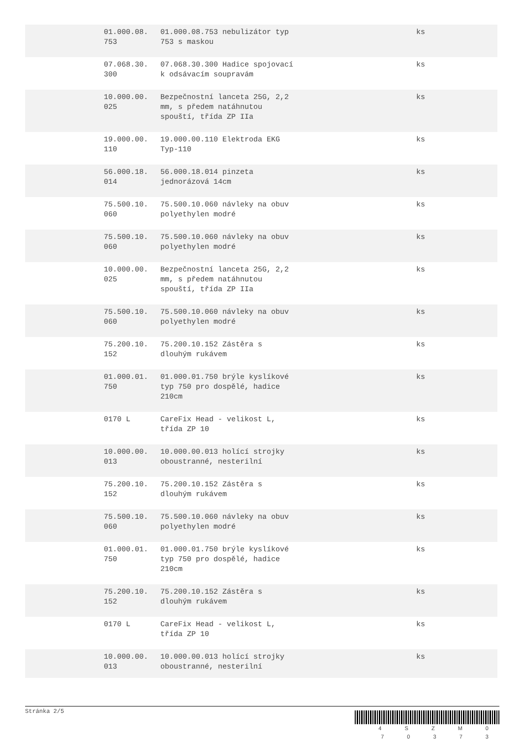| | 01.000.08. 753 | 01.000.08.753 nebulizátor typ 753 s maskou | ks |
| | 07.068.30. 300 | 07.068.30.300 Hadice spojovací k odsávacím soupravám | ks |
| | 10.000.00. 025 | Bezpečnostní lanceta 25G, 2,2 mm, s předem natáhnutou spouští, třída ZP IIa | ks |
| | 19.000.00. 110 | 19.000.00.110 Elektroda EKG Typ-110 | ks |
| | 56.000.18. 014 | 56.000.18.014 pinzeta jednorázová 14cm | ks |
| | 75.500.10. 060 | 75.500.10.060 návleky na obuv polyethylen modré | ks |
| | 75.500.10. 060 | 75.500.10.060 návleky na obuv polyethylen modré | ks |
| | 10.000.00. 025 | Bezpečnostní lanceta 25G, 2,2 mm, s předem natáhnutou spouští, třída ZP IIa | ks |
| | 75.500.10. 060 | 75.500.10.060 návleky na obuv polyethylen modré | ks |
| | 75.200.10. 152 | 75.200.10.152 Zástěra s dlouhým rukávem | ks |
| | 01.000.01. 750 | 01.000.01.750 brýle kyslíkové typ 750 pro dospělé, hadice 210cm | ks |
| | 0170 L | CareFix Head - velikost L, třída ZP 10 | ks |
| | 10.000.00. 013 | 10.000.00.013 holící strojky oboustranné, nesterilní | ks |
| | 75.200.10. 152 | 75.200.10.152 Zástěra s dlouhým rukávem | ks |
| | 75.500.10. 060 | 75.500.10.060 návleky na obuv polyethylen modré | ks |
| | 01.000.01. 750 | 01.000.01.750 brýle kyslíkové typ 750 pro dospělé, hadice 210cm | ks |
| | 75.200.10. 152 | 75.200.10.152 Zástěra s dlouhým rukávem | ks |
| | 0170 L | CareFix Head - velikost L, třída ZP 10 | ks |
| | 10.000.00. 013 | 10.000.00.013 holící strojky oboustranné, nesterilní | ks |
Stránka 2/5
4 S Z M 0 7 0 3 7 3